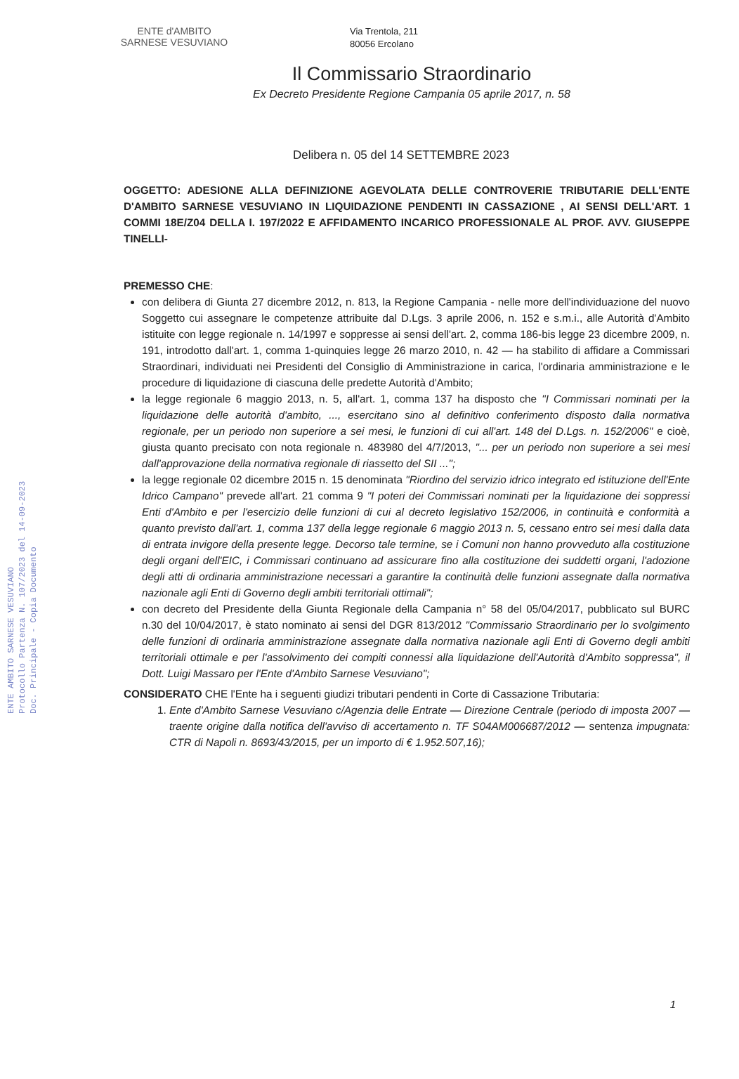ENTE AMBITO SARNESE VESUVIANO
Protocollo Partenza N. 107/2023 del 14-09-2023
Doc. Principale - Copia Documento
ENTE d'AMBITO
SARNESE VESUVIANO
Via Trentola, 211
80056 Ercolano
Il Commissario Straordinario
Ex Decreto Presidente Regione Campania 05 aprile 2017, n. 58
Delibera n. 05 del 14 SETTEMBRE 2023
OGGETTO: ADESIONE ALLA DEFINIZIONE AGEVOLATA DELLE CONTROVERIE TRIBUTARIE DELL'ENTE D'AMBITO SARNESE VESUVIANO IN LIQUIDAZIONE PENDENTI IN CASSAZIONE , AI SENSI DELL'ART. 1 COMMI 18E/Z04 DELLA I. 197/2022 E AFFIDAMENTO INCARICO PROFESSIONALE AL PROF. AVV. GIUSEPPE TINELLI-
PREMESSO CHE:
con delibera di Giunta 27 dicembre 2012, n. 813, la Regione Campania - nelle more dell'individuazione del nuovo Soggetto cui assegnare le competenze attribuite dal D.Lgs. 3 aprile 2006, n. 152 e s.m.i., alle Autorità d'Ambito istituite con legge regionale n. 14/1997 e soppresse ai sensi dell'art. 2, comma 186-bis legge 23 dicembre 2009, n. 191, introdotto dall'art. 1, comma 1-quinquies legge 26 marzo 2010, n. 42 — ha stabilito di affidare a Commissari Straordinari, individuati nei Presidenti del Consiglio di Amministrazione in carica, l'ordinaria amministrazione e le procedure di liquidazione di ciascuna delle predette Autorità d'Ambito;
la legge regionale 6 maggio 2013, n. 5, all'art. 1, comma 137 ha disposto che "I Commissari nominati per la liquidazione delle autorità d'ambito, ..., esercitano sino al definitivo conferimento disposto dalla normativa regionale, per un periodo non superiore a sei mesi, le funzioni di cui all'art. 148 del D.Lgs. n. 152/2006" e cioè, giusta quanto precisato con nota regionale n. 483980 del 4/7/2013, "... per un periodo non superiore a sei mesi dall'approvazione della normativa regionale di riassetto del SII ...";
la legge regionale 02 dicembre 2015 n. 15 denominata "Riordino del servizio idrico integrato ed istituzione dell'Ente Idrico Campano" prevede all'art. 21 comma 9 "I poteri dei Commissari nominati per la liquidazione dei soppressi Enti d'Ambito e per l'esercizio delle funzioni di cui al decreto legislativo 152/2006, in continuità e conformità a quanto previsto dall'art. 1, comma 137 della legge regionale 6 maggio 2013 n. 5, cessano entro sei mesi dalla data di entrata invigore della presente legge. Decorso tale termine, se i Comuni non hanno provveduto alla costituzione degli organi dell'EIC, i Commissari continuano ad assicurare fino alla costituzione dei suddetti organi, l'adozione degli atti di ordinaria amministrazione necessari a garantire la continuità delle funzioni assegnate dalla normativa nazionale agli Enti di Governo degli ambiti territoriali ottimali";
con decreto del Presidente della Giunta Regionale della Campania n° 58 del 05/04/2017, pubblicato sul BURC n.30 del 10/04/2017, è stato nominato ai sensi del DGR 813/2012 "Commissario Straordinario per lo svolgimento delle funzioni di ordinaria amministrazione assegnate dalla normativa nazionale agli Enti di Governo degli ambiti territoriali ottimale e per l'assolvimento dei compiti connessi alla liquidazione dell'Autorità d'Ambito soppressa", il Dott. Luigi Massaro per l'Ente d'Ambito Sarnese Vesuviano";
CONSIDERATO CHE l'Ente ha i seguenti giudizi tributari pendenti in Corte di Cassazione Tributaria:
1. Ente d'Ambito Sarnese Vesuviano c/Agenzia delle Entrate — Direzione Centrale (periodo di imposta 2007 — traente origine dalla notifica dell'avviso di accertamento n. TF S04AM006687/2012 — sentenza impugnata: CTR di Napoli n. 8693/43/2015, per un importo di € 1.952.507,16);
1